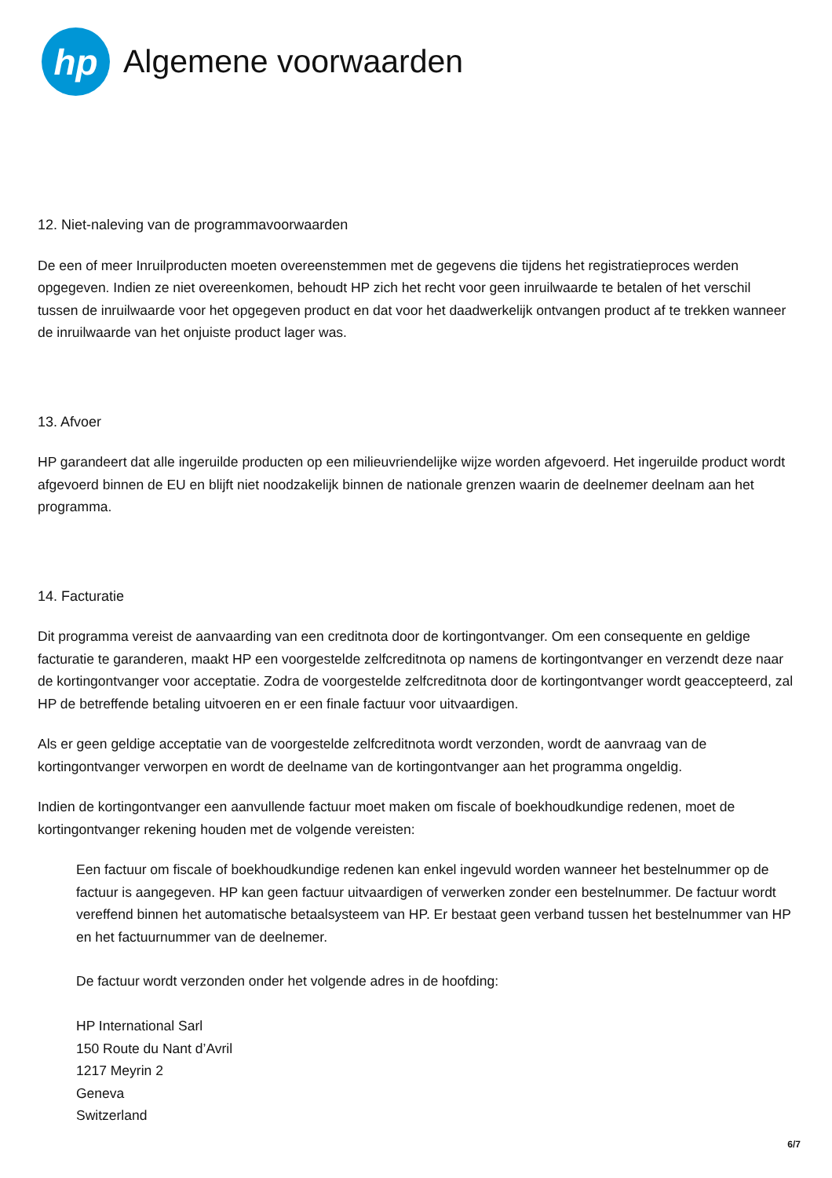hp
Algemene voorwaarden
12. Niet-naleving van de programmavoorwaarden
De een of meer Inruilproducten moeten overeenstemmen met de gegevens die tijdens het registratieproces werden opgegeven. Indien ze niet overeenkomen, behoudt HP zich het recht voor geen inruilwaarde te betalen of het verschil tussen de inruilwaarde voor het opgegeven product en dat voor het daadwerkelijk ontvangen product af te trekken wanneer de inruilwaarde van het onjuiste product lager was.
13. Afvoer
HP garandeert dat alle ingeruilde producten op een milieuvriendelijke wijze worden afgevoerd. Het ingeruilde product wordt afgevoerd binnen de EU en blijft niet noodzakelijk binnen de nationale grenzen waarin de deelnemer deelnam aan het programma.
14. Facturatie
Dit programma vereist de aanvaarding van een creditnota door de kortingontvanger. Om een consequente en geldige facturatie te garanderen, maakt HP een voorgestelde zelfcreditnota op namens de kortingontvanger en verzendt deze naar de kortingontvanger voor acceptatie. Zodra de voorgestelde zelfcreditnota door de kortingontvanger wordt geaccepteerd, zal HP de betreffende betaling uitvoeren en er een finale factuur voor uitvaardigen.
Als er geen geldige acceptatie van de voorgestelde zelfcreditnota wordt verzonden, wordt de aanvraag van de kortingontvanger verworpen en wordt de deelname van de kortingontvanger aan het programma ongeldig.
Indien de kortingontvanger een aanvullende factuur moet maken om fiscale of boekhoudkundige redenen, moet de kortingontvanger rekening houden met de volgende vereisten:
Een factuur om fiscale of boekhoudkundige redenen kan enkel ingevuld worden wanneer het bestelnummer op de factuur is aangegeven. HP kan geen factuur uitvaardigen of verwerken zonder een bestelnummer. De factuur wordt vereffend binnen het automatische betaalsysteem van HP. Er bestaat geen verband tussen het bestelnummer van HP en het factuurnummer van de deelnemer.
De factuur wordt verzonden onder het volgende adres in de hoofding:
HP International Sarl
150 Route du Nant d’Avril
1217 Meyrin 2
Geneva
Switzerland
6/7